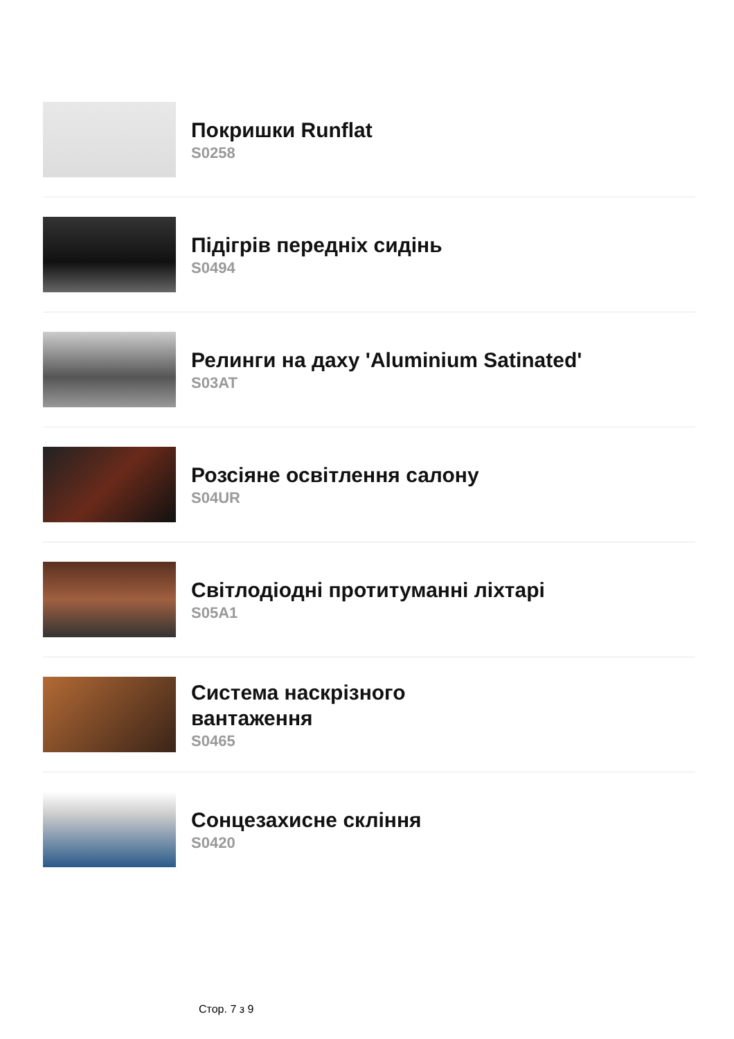Покришки Runflat
S0258
Підігрів передніх сидінь
S0494
Релинги на даху 'Aluminium Satinated'
S03AT
Розсіяне освітлення салону
S04UR
Світлодіодні протитуманні ліхтарі
S05A1
Система наскрізного
вантаження
S0465
Сонцезахисне скління
S0420
Стор. 7 з 9